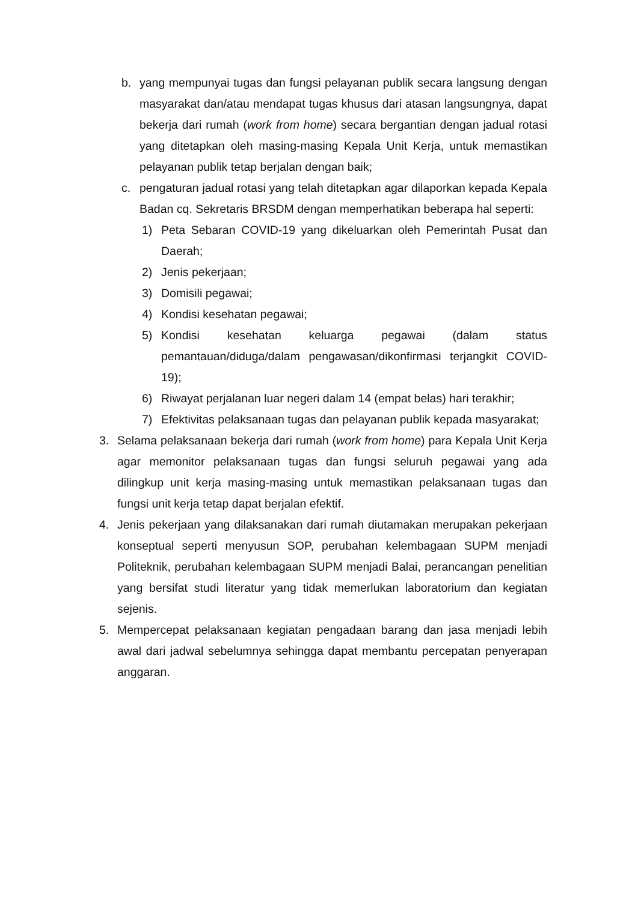b. yang mempunyai tugas dan fungsi pelayanan publik secara langsung dengan masyarakat dan/atau mendapat tugas khusus dari atasan langsungnya, dapat bekerja dari rumah (work from home) secara bergantian dengan jadual rotasi yang ditetapkan oleh masing-masing Kepala Unit Kerja, untuk memastikan pelayanan publik tetap berjalan dengan baik;
c. pengaturan jadual rotasi yang telah ditetapkan agar dilaporkan kepada Kepala Badan cq. Sekretaris BRSDM dengan memperhatikan beberapa hal seperti:
1) Peta Sebaran COVID-19 yang dikeluarkan oleh Pemerintah Pusat dan Daerah;
2) Jenis pekerjaan;
3) Domisili pegawai;
4) Kondisi kesehatan pegawai;
5) Kondisi kesehatan keluarga pegawai (dalam status pemantauan/diduga/dalam pengawasan/dikonfirmasi terjangkit COVID-19);
6) Riwayat perjalanan luar negeri dalam 14 (empat belas) hari terakhir;
7) Efektivitas pelaksanaan tugas dan pelayanan publik kepada masyarakat;
3. Selama pelaksanaan bekerja dari rumah (work from home) para Kepala Unit Kerja agar memonitor pelaksanaan tugas dan fungsi seluruh pegawai yang ada dilingkup unit kerja masing-masing untuk memastikan pelaksanaan tugas dan fungsi unit kerja tetap dapat berjalan efektif.
4. Jenis pekerjaan yang dilaksanakan dari rumah diutamakan merupakan pekerjaan konseptual seperti menyusun SOP, perubahan kelembagaan SUPM menjadi Politeknik, perubahan kelembagaan SUPM menjadi Balai, perancangan penelitian yang bersifat studi literatur yang tidak memerlukan laboratorium dan kegiatan sejenis.
5. Mempercepat pelaksanaan kegiatan pengadaan barang dan jasa menjadi lebih awal dari jadwal sebelumnya sehingga dapat membantu percepatan penyerapan anggaran.